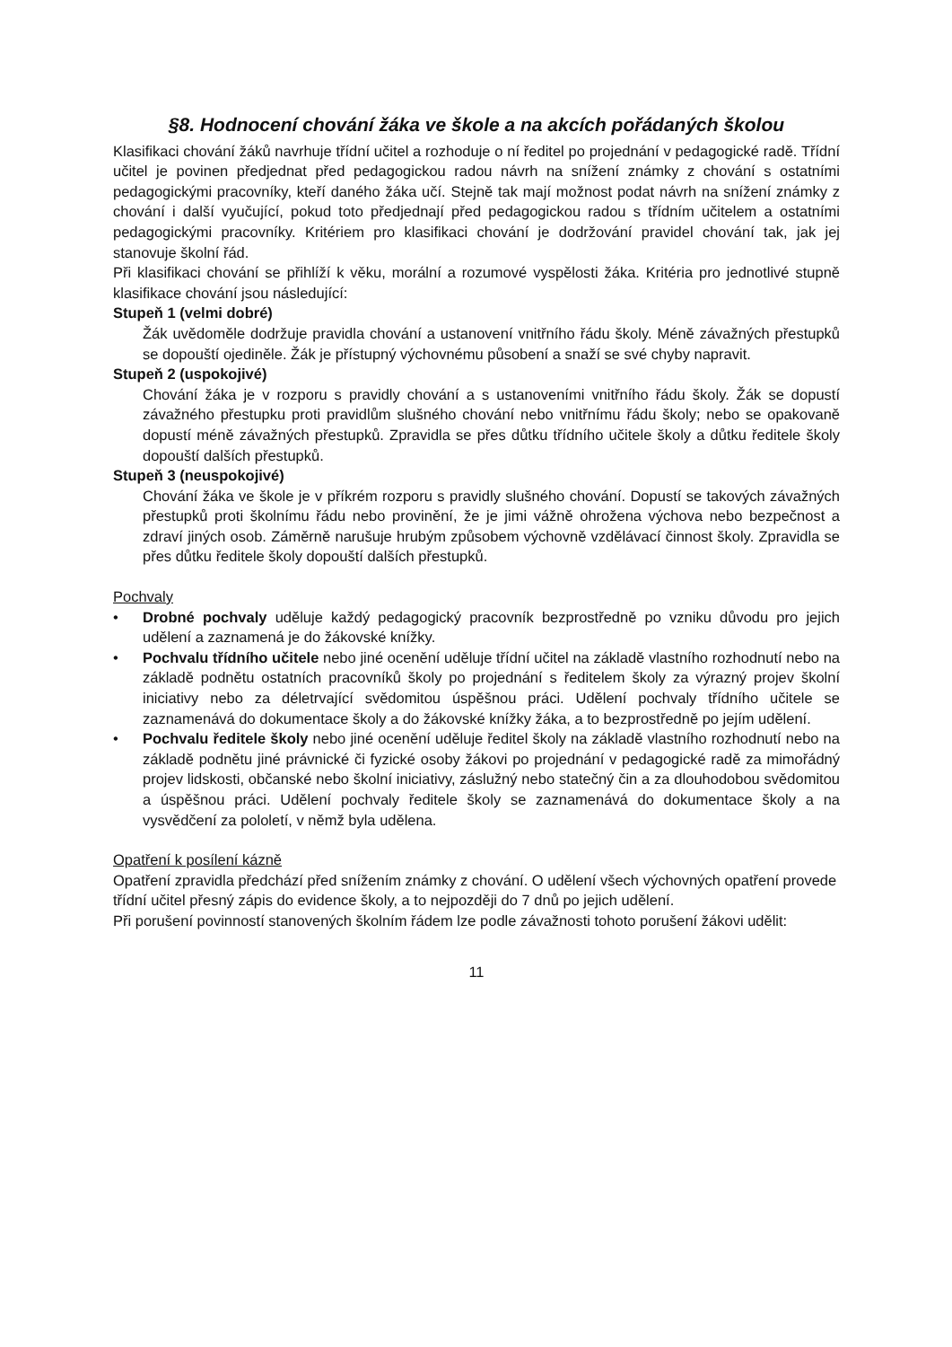§8. Hodnocení chování žáka ve škole a na akcích pořádaných školou
Klasifikaci chování žáků navrhuje třídní učitel a rozhoduje o ní ředitel po projednání v pedagogické radě. Třídní učitel je povinen předjednat před pedagogickou radou návrh na snížení známky z chování s ostatními pedagogickými pracovníky, kteří daného žáka učí. Stejně tak mají možnost podat návrh na snížení známky z chování i další vyučující, pokud toto předjednají před pedagogickou radou s třídním učitelem a ostatními pedagogickými pracovníky. Kritériem pro klasifikaci chování je dodržování pravidel chování tak, jak jej stanovuje školní řád.
Při klasifikaci chování se přihlíží k věku, morální a rozumové vyspělosti žáka. Kritéria pro jednotlivé stupně klasifikace chování jsou následující:
Stupeň 1 (velmi dobré)
Žák uvědoměle dodržuje pravidla chování a ustanovení vnitřního řádu školy. Méně závažných přestupků se dopouští ojediněle. Žák je přístupný výchovnému působení a snaží se své chyby napravit.
Stupeň 2 (uspokojivé)
Chování žáka je v rozporu s pravidly chování a s ustanoveními vnitřního řádu školy. Žák se dopustí závažného přestupku proti pravidlům slušného chování nebo vnitřnímu řádu školy; nebo se opakovaně dopustí méně závažných přestupků. Zpravidla se přes důtku třídního učitele školy a důtku ředitele školy dopouští dalších přestupků.
Stupeň 3 (neuspokojivé)
Chování žáka ve škole je v příkrém rozporu s pravidly slušného chování. Dopustí se takových závažných přestupků proti školnímu řádu nebo provinění, že je jimi vážně ohrožena výchova nebo bezpečnost a zdraví jiných osob. Záměrně narušuje hrubým způsobem výchovně vzdělávací činnost školy. Zpravidla se přes důtku ředitele školy dopouští dalších přestupků.
Pochvaly
• Drobné pochvaly uděluje každý pedagogický pracovník bezprostředně po vzniku důvodu pro jejich udělení a zaznamená je do žákovské knížky.
• Pochvalu třídního učitele nebo jiné ocenění uděluje třídní učitel na základě vlastního rozhodnutí nebo na základě podnětu ostatních pracovníků školy po projednání s ředitelem školy za výrazný projev školní iniciativy nebo za déletrvající svědomitou úspěšnou práci. Udělení pochvaly třídního učitele se zaznamenává do dokumentace školy a do žákovské knížky žáka, a to bezprostředně po jejím udělení.
• Pochvalu ředitele školy nebo jiné ocenění uděluje ředitel školy na základě vlastního rozhodnutí nebo na základě podnětu jiné právnické či fyzické osoby žákovi po projednání v pedagogické radě za mimořádný projev lidskosti, občanské nebo školní iniciativy, záslužný nebo statečný čin a za dlouhodobou svědomitou a úspěšnou práci. Udělení pochvaly ředitele školy se zaznamenává do dokumentace školy a na vysvědčení za pololetí, v němž byla udělena.
Opatření k posílení kázně
Opatření zpravidla předchází před snížením známky z chování. O udělení všech výchovných opatření provede třídní učitel přesný zápis do evidence školy, a to nejpozději do 7 dnů po jejich udělení.
Při porušení povinností stanovených školním řádem lze podle závažnosti tohoto porušení žákovi udělit:
11